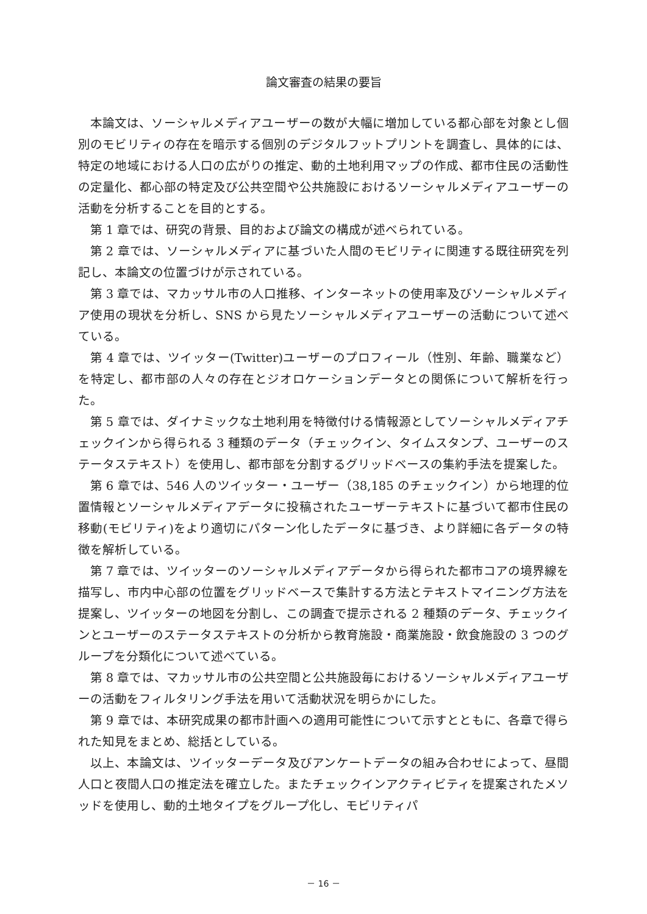論文審査の結果の要旨
本論文は、ソーシャルメディアユーザーの数が大幅に増加している都心部を対象とし個別のモビリティの存在を暗示する個別のデジタルフットプリントを調査し、具体的には、特定の地域における人口の広がりの推定、動的土地利用マップの作成、都市住民の活動性の定量化、都心部の特定及び公共空間や公共施設におけるソーシャルメディアユーザーの活動を分析することを目的とする。
第 1 章では、研究の背景、目的および論文の構成が述べられている。
第 2 章では、ソーシャルメディアに基づいた人間のモビリティに関連する既往研究を列記し、本論文の位置づけが示されている。
第 3 章では、マカッサル市の人口推移、インターネットの使用率及びソーシャルメディア使用の現状を分析し、SNS から見たソーシャルメディアユーザーの活動について述べている。
第 4 章では、ツイッター(Twitter)ユーザーのプロフィール（性別、年齢、職業など）を特定し、都市部の人々の存在とジオロケーションデータとの関係について解析を行った。
第 5 章では、ダイナミックな土地利用を特徴付ける情報源としてソーシャルメディアチェックインから得られる 3 種類のデータ（チェックイン、タイムスタンプ、ユーザーのステータステキスト）を使用し、都市部を分割するグリッドベースの集約手法を提案した。
第 6 章では、546 人のツイッター・ユーザー（38,185 のチェックイン）から地理的位置情報とソーシャルメディアデータに投稿されたユーザーテキストに基づいて都市住民の移動(モビリティ)をより適切にパターン化したデータに基づき、より詳細に各データの特徴を解析している。
第 7 章では、ツイッターのソーシャルメディアデータから得られた都市コアの境界線を描写し、市内中心部の位置をグリッドベースで集計する方法とテキストマイニング方法を提案し、ツイッターの地図を分割し、この調査で提示される 2 種類のデータ、チェックインとユーザーのステータステキストの分析から教育施設・商業施設・飲食施設の 3 つのグループを分類化について述べている。
第 8 章では、マカッサル市の公共空間と公共施設毎におけるソーシャルメディアユーザーの活動をフィルタリング手法を用いて活動状況を明らかにした。
第 9 章では、本研究成果の都市計画への適用可能性について示すとともに、各章で得られた知見をまとめ、総括としている。
以上、本論文は、ツイッターデータ及びアンケートデータの組み合わせによって、昼間人口と夜間人口の推定法を確立した。またチェックインアクティビティを提案されたメソッドを使用し、動的土地タイプをグループ化し、モビリティパ
－ 16 －